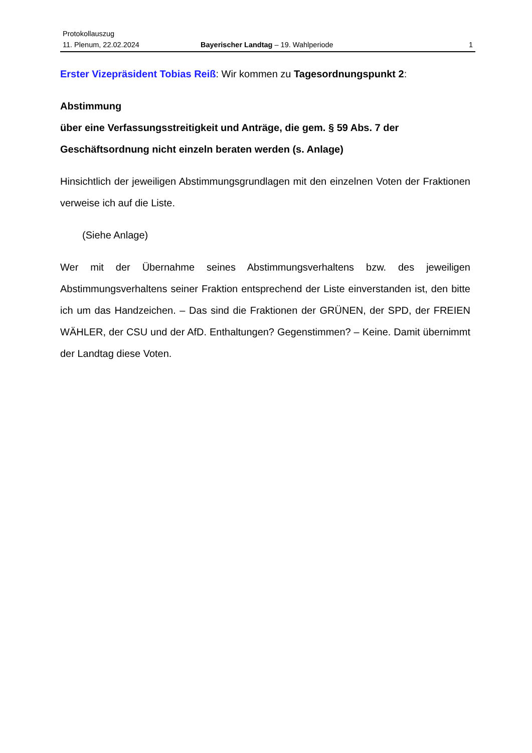Protokollauszug
11. Plenum, 22.02.2024 Bayerischer Landtag – 19. Wahlperiode 1
Erster Vizepräsident Tobias Reiß: Wir kommen zu Tagesordnungspunkt 2:
Abstimmung
über eine Verfassungsstreitigkeit und Anträge, die gem. § 59 Abs. 7 der Geschäftsordnung nicht einzeln beraten werden (s. Anlage)
Hinsichtlich der jeweiligen Abstimmungsgrundlagen mit den einzelnen Voten der Fraktionen verweise ich auf die Liste.
(Siehe Anlage)
Wer mit der Übernahme seines Abstimmungsverhaltens bzw. des jeweiligen Abstimmungsverhaltens seiner Fraktion entsprechend der Liste einverstanden ist, den bitte ich um das Handzeichen. – Das sind die Fraktionen der GRÜNEN, der SPD, der FREIEN WÄHLER, der CSU und der AfD. Enthaltungen? Gegenstimmen? – Keine. Damit übernimmt der Landtag diese Voten.